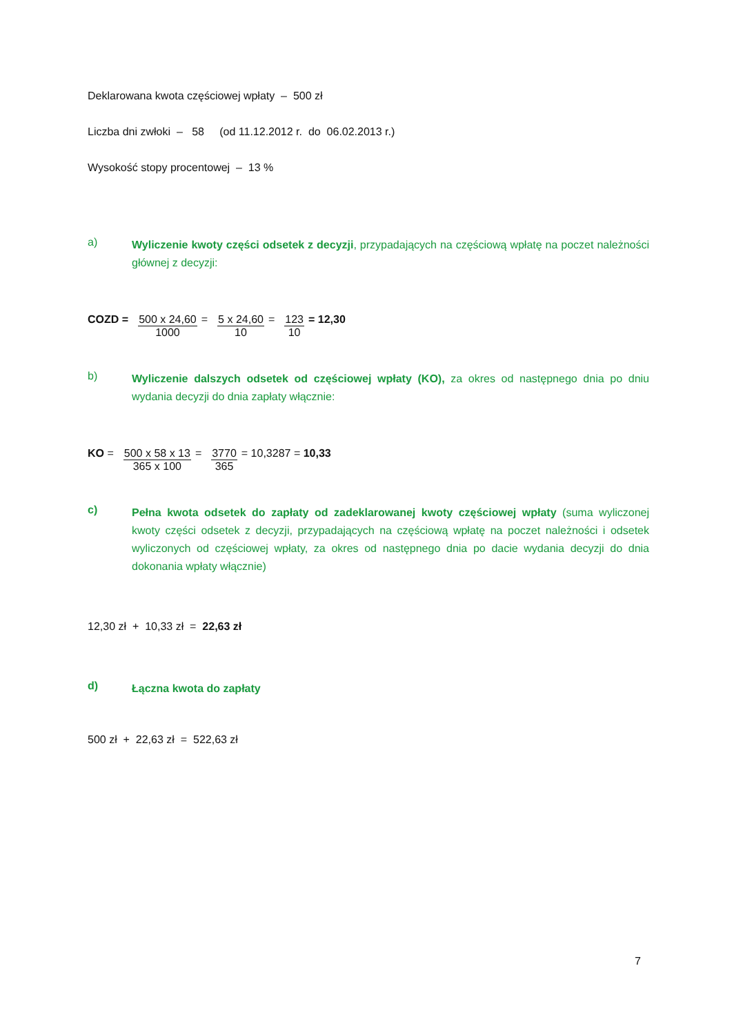Deklarowana kwota częściowej wpłaty – 500 zł
Liczba dni zwłoki – 58 (od 11.12.2012 r. do 06.02.2013 r.)
Wysokość stopy procentowej – 13 %
a)
Wyliczenie kwoty części odsetek z decyzji, przypadających na częściową wpłatę na poczet należności głównej z decyzji:
COZD = 500 x 24,60
1000
= 5 x 24,60
10
= 123
10
= 12,30
b)
Wyliczenie dalszych odsetek od częściowej wpłaty (KO), za okres od następnego dnia po dniu wydania decyzji do dnia zapłaty włącznie:
KO = 500 x 58 x 13
365 x 100
= 3770
365
= 10,3287 = 10,33
c)
Pełna kwota odsetek do zapłaty od zadeklarowanej kwoty częściowej wpłaty (suma wyliczonej kwoty części odsetek z decyzji, przypadających na częściową wpłatę na poczet należności i odsetek wyliczonych od częściowej wpłaty, za okres od następnego dnia po dacie wydania decyzji do dnia dokonania wpłaty włącznie)
12,30 zł + 10,33 zł = 22,63 zł
d)
Łączna kwota do zapłaty
500 zł + 22,63 zł = 522,63 zł
7